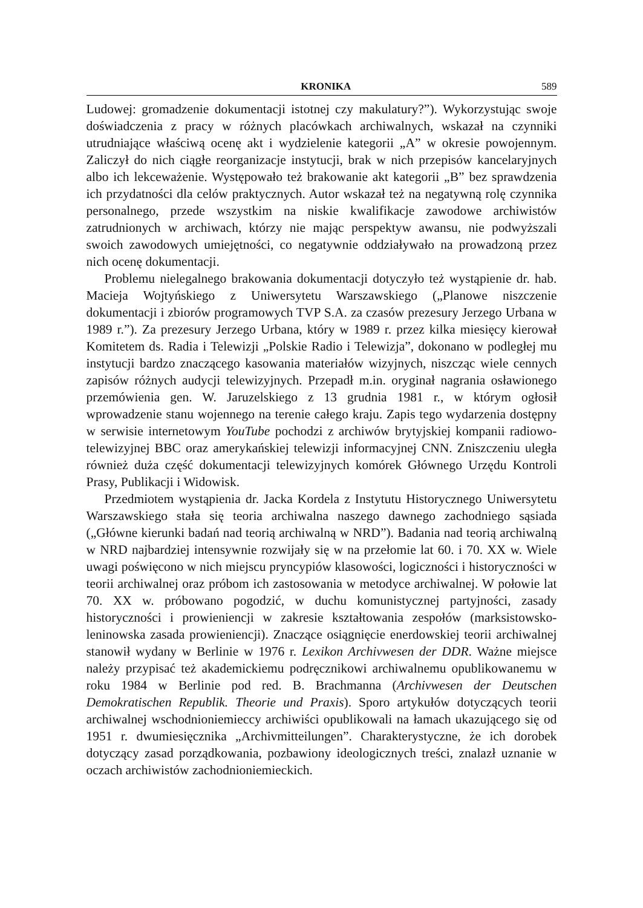KRONIKA 589
Ludowej: gromadzenie dokumentacji istotnej czy makulatury?”). Wykorzystując swoje doświadczenia z pracy w różnych placówkach archiwalnych, wskazał na czynniki utrudniające właściwą ocenę akt i wydzielenie kategorii „A” w okresie powojennym. Zaliczył do nich ciągłe reorganizacje instytucji, brak w nich przepisów kancelaryjnych albo ich lekceważenie. Występowało też brakowanie akt kategorii „B” bez sprawdzenia ich przydatności dla celów praktycznych. Autor wskazał też na negatywną rolę czynnika personalnego, przede wszystkim na niskie kwalifikacje zawodowe archiwistów zatrudnionych w archiwach, którzy nie mając perspektyw awansu, nie podwyższali swoich zawodowych umiejętności, co negatywnie oddziaływało na prowadzoną przez nich ocenę dokumentacji.
Problemu nielegalnego brakowania dokumentacji dotyczyło też wystąpienie dr. hab. Macieja Wojtyńskiego z Uniwersytetu Warszawskiego („Planowe niszczenie dokumentacji i zbiorów programowych TVP S.A. za czasów prezesury Jerzego Urbana w 1989 r.”). Za prezesury Jerzego Urbana, który w 1989 r. przez kilka miesięcy kierował Komitetem ds. Radia i Telewizji „Polskie Radio i Telewizja”, dokonano w podległej mu instytucji bardzo znaczącego kasowania materiałów wizyjnych, niszcząc wiele cennych zapisów różnych audycji telewizyjnych. Przepadł m.in. oryginał nagrania osławionego przemówienia gen. W. Jaruzelskiego z 13 grudnia 1981 r., w którym ogłosił wprowadzenie stanu wojennego na terenie całego kraju. Zapis tego wydarzenia dostępny w serwisie internetowym YouTube pochodzi z archiwów brytyjskiej kompanii radiowo-telewizyjnej BBC oraz amerykańskiej telewizji informacyjnej CNN. Zniszczeniu uległa również duża część dokumentacji telewizyjnych komórek Głównego Urzędu Kontroli Prasy, Publikacji i Widowisk.
Przedmiotem wystąpienia dr. Jacka Kordela z Instytutu Historycznego Uniwersytetu Warszawskiego stała się teoria archiwalna naszego dawnego zachodniego sąsiada („Główne kierunki badań nad teorią archiwalną w NRD”). Badania nad teorią archiwalną w NRD najbardziej intensywnie rozwijały się w na przełomie lat 60. i 70. XX w. Wiele uwagi poświęcono w nich miejscu pryncypiów klasowości, logiczności i historyczności w teorii archiwalnej oraz próbom ich zastosowania w metodyce archiwalnej. W połowie lat 70. XX w. próbowano pogodzić, w duchu komunistycznej partyjności, zasady historyczności i prowieniencji w zakresie kształtowania zespołów (marksistowsko-leninowska zasada prowieniencji). Znaczące osiągnięcie enerdowskiej teorii archiwalnej stanowił wydany w Berlinie w 1976 r. Lexikon Archivwesen der DDR. Ważne miejsce należy przypisać też akademickiemu podręcznikowi archiwalnemu opublikowanemu w roku 1984 w Berlinie pod red. B. Brachmanna (Archivwesen der Deutschen Demokratischen Republik. Theorie und Praxis). Sporo artykułów dotyczących teorii archiwalnej wschodnioniemieccy archiwiści opublikowali na łamach ukazującego się od 1951 r. dwumiesięcznika „Archivmitteilungen”. Charakterystyczne, że ich dorobek dotyczący zasad porządkowania, pozbawiony ideologicznych treści, znalazł uznanie w oczach archiwistów zachodnioniemieckich.